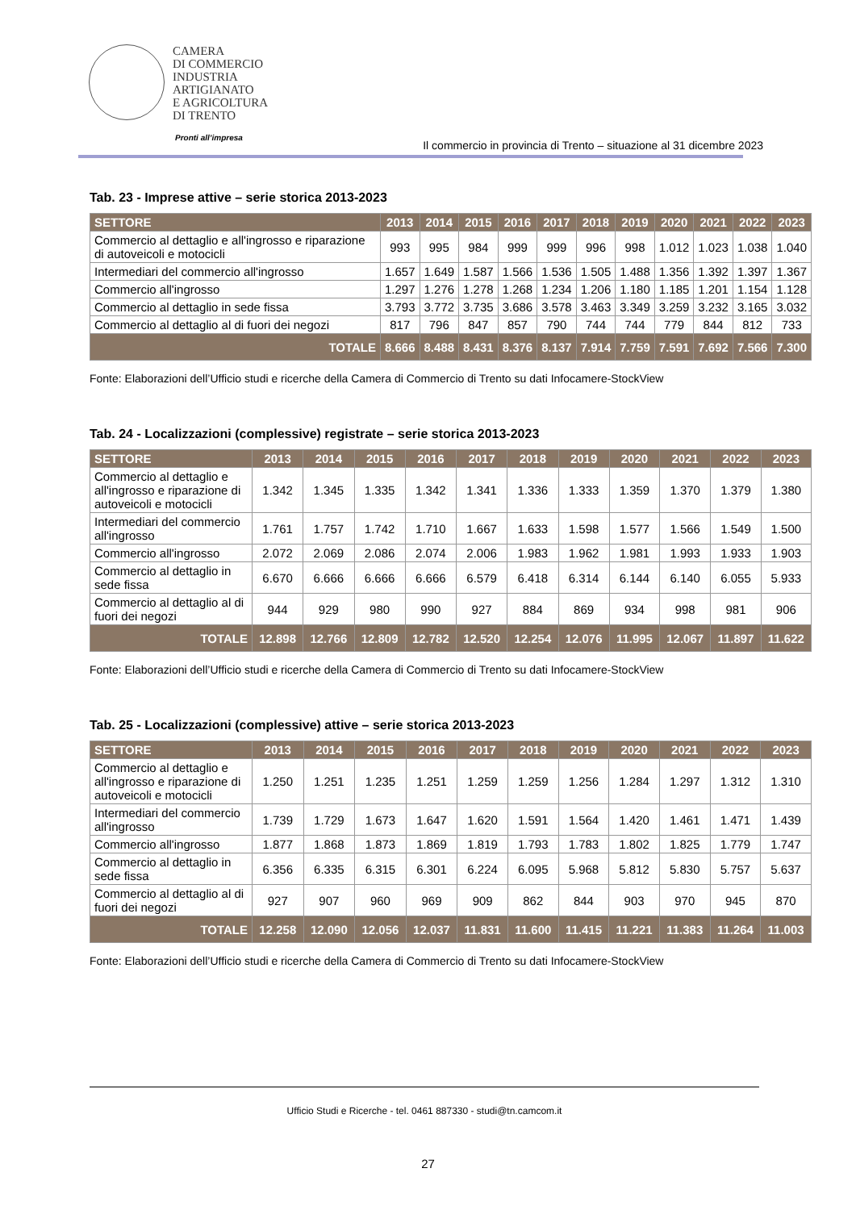CAMERA
DI COMMERCIO
INDUSTRIA
ARTIGIANATO
E AGRICOLTURA
DI TRENTO
Pronti all’impresa
Il commercio in provincia di Trento – situazione al 31 dicembre 2023
Tab. 23 - Imprese attive – serie storica 2013-2023
| SETTORE | 2013 | 2014 | 2015 | 2016 | 2017 | 2018 | 2019 | 2020 | 2021 | 2022 | 2023 |
| --- | --- | --- | --- | --- | --- | --- | --- | --- | --- | --- | --- |
| Commercio al dettaglio e all'ingrosso e riparazione di autoveicoli e motocicli | 993 | 995 | 984 | 999 | 999 | 996 | 998 | 1.012 | 1.023 | 1.038 | 1.040 |
| Intermediari del commercio all'ingrosso | 1.657 | 1.649 | 1.587 | 1.566 | 1.536 | 1.505 | 1.488 | 1.356 | 1.392 | 1.397 | 1.367 |
| Commercio all'ingrosso | 1.297 | 1.276 | 1.278 | 1.268 | 1.234 | 1.206 | 1.180 | 1.185 | 1.201 | 1.154 | 1.128 |
| Commercio al dettaglio in sede fissa | 3.793 | 3.772 | 3.735 | 3.686 | 3.578 | 3.463 | 3.349 | 3.259 | 3.232 | 3.165 | 3.032 |
| Commercio al dettaglio al di fuori dei negozi | 817 | 796 | 847 | 857 | 790 | 744 | 744 | 779 | 844 | 812 | 733 |
| TOTALE | 8.666 | 8.488 | 8.431 | 8.376 | 8.137 | 7.914 | 7.759 | 7.591 | 7.692 | 7.566 | 7.300 |
Fonte: Elaborazioni dell’Ufficio studi e ricerche della Camera di Commercio di Trento su dati Infocamere-StockView
Tab. 24 - Localizzazioni (complessive) registrate – serie storica 2013-2023
| SETTORE | 2013 | 2014 | 2015 | 2016 | 2017 | 2018 | 2019 | 2020 | 2021 | 2022 | 2023 |
| --- | --- | --- | --- | --- | --- | --- | --- | --- | --- | --- | --- |
| Commercio al dettaglio e all'ingrosso e riparazione di autoveicoli e motocicli | 1.342 | 1.345 | 1.335 | 1.342 | 1.341 | 1.336 | 1.333 | 1.359 | 1.370 | 1.379 | 1.380 |
| Intermediari del commercio all'ingrosso | 1.761 | 1.757 | 1.742 | 1.710 | 1.667 | 1.633 | 1.598 | 1.577 | 1.566 | 1.549 | 1.500 |
| Commercio all'ingrosso | 2.072 | 2.069 | 2.086 | 2.074 | 2.006 | 1.983 | 1.962 | 1.981 | 1.993 | 1.933 | 1.903 |
| Commercio al dettaglio in sede fissa | 6.670 | 6.666 | 6.666 | 6.666 | 6.579 | 6.418 | 6.314 | 6.144 | 6.140 | 6.055 | 5.933 |
| Commercio al dettaglio al di fuori dei negozi | 944 | 929 | 980 | 990 | 927 | 884 | 869 | 934 | 998 | 981 | 906 |
| TOTALE | 12.898 | 12.766 | 12.809 | 12.782 | 12.520 | 12.254 | 12.076 | 11.995 | 12.067 | 11.897 | 11.622 |
Fonte: Elaborazioni dell’Ufficio studi e ricerche della Camera di Commercio di Trento su dati Infocamere-StockView
Tab. 25 - Localizzazioni (complessive) attive – serie storica 2013-2023
| SETTORE | 2013 | 2014 | 2015 | 2016 | 2017 | 2018 | 2019 | 2020 | 2021 | 2022 | 2023 |
| --- | --- | --- | --- | --- | --- | --- | --- | --- | --- | --- | --- |
| Commercio al dettaglio e all'ingrosso e riparazione di autoveicoli e motocicli | 1.250 | 1.251 | 1.235 | 1.251 | 1.259 | 1.259 | 1.256 | 1.284 | 1.297 | 1.312 | 1.310 |
| Intermediari del commercio all'ingrosso | 1.739 | 1.729 | 1.673 | 1.647 | 1.620 | 1.591 | 1.564 | 1.420 | 1.461 | 1.471 | 1.439 |
| Commercio all'ingrosso | 1.877 | 1.868 | 1.873 | 1.869 | 1.819 | 1.793 | 1.783 | 1.802 | 1.825 | 1.779 | 1.747 |
| Commercio al dettaglio in sede fissa | 6.356 | 6.335 | 6.315 | 6.301 | 6.224 | 6.095 | 5.968 | 5.812 | 5.830 | 5.757 | 5.637 |
| Commercio al dettaglio al di fuori dei negozi | 927 | 907 | 960 | 969 | 909 | 862 | 844 | 903 | 970 | 945 | 870 |
| TOTALE | 12.258 | 12.090 | 12.056 | 12.037 | 11.831 | 11.600 | 11.415 | 11.221 | 11.383 | 11.264 | 11.003 |
Fonte: Elaborazioni dell’Ufficio studi e ricerche della Camera di Commercio di Trento su dati Infocamere-StockView
Ufficio Studi e Ricerche - tel. 0461 887330 - studi@tn.camcom.it
27